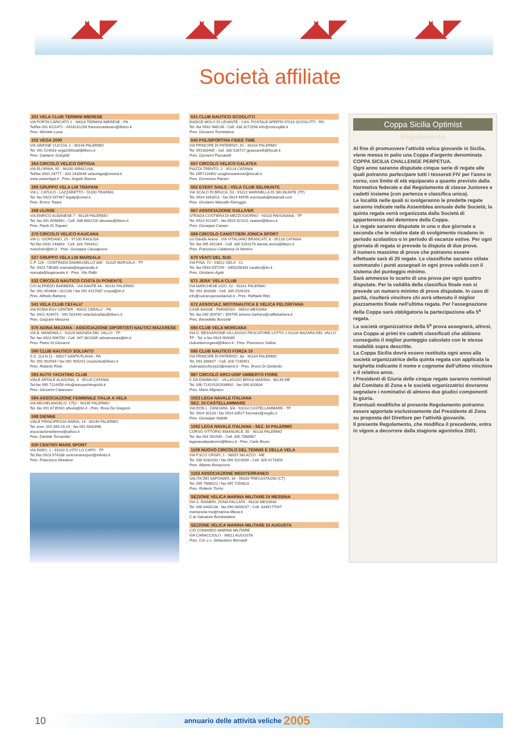◢◣◤ ◢◣◤ ◢◣◤ ◢◣◤
Società affiliate
201 VELA CLUB TERMINI IMERESE
VIA PORTA CARICATO 2 - 90018 TERMINI IMERESE - PA
Tel/fax 091 8111471 - 0918141258 francescadasaro@libero.it
Pres. Michele Lucia
202 VEGA 2000
VIA SIMONE CUCCIA, 1 - 90144 PALERMO
Tel. 091 524033 vega2000sail@libero.it
Pres. Gaetano Scarglali
264 CIRCOLO VELICO ORTIGIA
VIA ELORINA, 95 - 96100 SIRACUSA
Tel/fax 0931 24777 - 333 2430046 velaortigia@inwind.it
www.velaortigia.it - Pres. Angelo Bianca
266 GRUPPO VELA LNI TRAPANI
VIA L. CATULO - LAZZARETTO - 91100 TRAPANI
Tel.-fax 0923 547467 legatp@cinet.it
Pres. Enrico Totaro
268 ULISSE
VIA ENRICO ALBANESE 7 - 90139 PALERMO
Tel.-fax 091 6090861 - Cell. 338 6662116 ulisseas@libero.it
Pres. Paolo Di Trapani
270 CIRCOLO VELICO KAUCANA
VIA U. GIORDANO, 25 - 97100 RAGUSA
Tel./fax 0932 248843 - Cell. 328 7043412
nurechem@tin.it - Pres. Giuseppe Causapruno
527 GRUPPO VELA LNI MARSALA
C.P. 126 - CONTRADA DAMMUSELLO 800 - 91025 MARSALA - TP
Tel. 0923 736380 marsala@leganavale.it
marsala@leganavale.it - Pres. Vito Rallo
532 CIRCOLO NAUTICO COSTA DI PONENTE
C/O ALFREDO BARBERA - VIA DANTE 44 - 90141 PALERMO
Tel. 091 453488 / 322136 / fax 091 6117087 cncpa@tin.it
Pres. Alfredo Barbera
541 VELA CLUB CEFALU'
VIA ROMA EGV CENTER - 90015 CEFALU' - PA
Tel. 0921 424675 - 091 581940 velaclubcefalu@libero.it
Pres. Gaspare Messina
570 ADINA MAZARA - ASSOCIAZIONE DIPORTISTI NAUTICI MAZARESE
VIA B. MANDINA 2 - 91026 MAZARA DEL VALLO - TP
Tel.-fax 0923 906700 - Cell. 347 3811805 adinamazara@tin.it
Pres. Pietro Di Giovanni
590 CLUB NAUTICO SOLUNTO
S.S. 113 N.11 - 90017 SANTA FLAVIA - PA
Tel. 091 902564 / fax 091 905201 cnsolunto@libero.it
Pres. Roberto Riolo
593 AUTO YACHTING CLUB
VIALE ARTALE ALAGONA, 4 - 95126 CATANIA
Tel-fax 095 7124458 info@autoyachtingclub.it
Pres. Giovanni Catanzaro
594 ASSOCIAZIONE FEMMINILE ITALIA A VELA
VIA MICHELANGELO, 1752 - 90145 PALERMO
Tel.-fax 091 6735941 afivela@tin.it - Pres. Rosa De Gregorio
598 DIENNE
VIALE PRINCIPESSA MARIA, 14 - 90149 PALERMO
Tel. pres. 091 684.16.24 - fax 091 6842698
associazionedienne@yahoo.it
Pres. Daniele Tornambè
630 CENTRO MARE SPORT
VIA FARO, 1 - 91010 S.VITO LO CAPO - TP
Tel./fax 0923 974288 centromaresport@infinito.it
Pres. Francesco Muratore
631 CLUB NAUTICO SCOGLITTI
RADICE MOLO DI LEVANTE - CAS. POSTALE APERTA 97010 SCOGLITTI - RG
Tel.-fax 0932 966136 - Cell. 338 3271598 info@cnscoglitti.it
Pres. Giovanni Trombatura
640 POLISPORTIVA FIDES TIME
VIA PRINCIPE DI PATERNO', 91 - 90144 PALERMO
Tel. 091303485 - cell. 330 528717 gpassarelli@fiscali.it
Pres. Giovanni Passarelli
657 CIRCOLO VELICO GALATEA
PIAZZA TRENTO, 2 - 95124 CATANIA
Tel. 0957116902 scaglioneantonio@tiscali.it
Pres. Domenico Raineri
662 EVENT SAILS - VELA CLUB SELINUNTE
VIA SCALO DI BRUCA, 53 - 91022 MARINELLA DI SELINUNTE (TP)
Tel. 0924 3343511 - fax 0924 44595 eventsails@katamail.com
Pres. Girolamo Marcello Farruggio
667 ASSOCIAZIONE GULLIVER
STRADA COSTIERA DI MEZZOGIORNO - 91023 FAVIGNANA - TP
Tel. 0923 921487 - fax 0923 921011 seataxi@libero.it
Pres. Giuseppe Campo
669 CIRCOLO CANOTTIERI JONICA SPORT
c/o Davide Arena - VIA VITALIANO BRANCATI, 8 - 95128 CATANIA
Tel.-fax 095 491364 - Cell. 335 5263178 davide.arena@libero.it
Pres. Francesco Calabrese Di Martino
670 VENTI DEL SUD
VIA PISA, 72 - 93012 GELA - CL
Tel.-fax 0933 937299 - 3356258343 carafon@tin.it
Pres. Girolamo Agati
671 JERA' VELA CLUB
VIA MARCHESE UGO, 52 - 90141 PALERMO
Tel. 091 303338 - Cell. 339 2526193
info@vulcanojeravelaclub.it - Pres. Raffaele Ritci
672 ASSOCIAZ. MOTONAUTICA E VELICA PELORITANA
CASE BASSE - PARADISO - 98010 MESSINA
Tel.-fax 090 359787 / 359795 antonio.barbera@caffebarbera.it
Pres. Benedetto Bonzetti
694 CLUB VELA MORGANA
VIA G. BESSARIONE-VILLAGGIO PESCATORE-LOTTO 1 91026 MAZARA DEL VALLO - TP - Tel. e fax 0923 909385
clubvelamorgana@libero.it - Pres. Francesco Safina
695 CLUB NAUTICO FORZA 10
VIA PRINCIPE DI PATERNO', 88 - 90144 PALERMO
Tel. 091 306407 - Cell. 328 7146951
clubnauticoforza10@inwind.it - Pres. Bruno Di Gerlando
987 CIRCOLO ARCI-UISP UMBERTO FIORE
C.DA DAMMUSO - VILLAGGIO BRIGA MARINA - 98139 ME
Tel. 090 7141910/2934942 - fax 090 810834
Pres. Mario Migneco
1023 LEGA NAVALE ITALIANA
SEZ. DI CASTELLAMMARE
VIA DON L. ZANGARA, 3/A - 91014 CASTELLAMMARE - TP
Tel. 0924 30133 / fax 0924.33527 lnicmare@virgilio.it
Pres. Giuseppe Stabile
1062 LEGA NAVALE ITALIANA - SEZ. DI PALERMO
CORSO VITTORIO EMANUELE, 85 - 90133 PALERMO
Tel.-fax 091 581940 - Cell. 335.7088987
leganavalepalermo@libero.it - Pres. Carlo Bruno
1109 NUOVO CIRCOLO DEL TENNIS E DELLA VELA
VIA F.SCO CRISPI, 1 - 98057 MILAZZO - ME
Tel. 090 9282033 / fax 090 9223939 - Cell. 328 4173303
Pres. Alberto Bonaccorsi
1163 ASSOCIAZIONE MEDITERRANEO
SALITA DEI SAPONARI, 34 - 95039 TRECASTAGNI (CT)
Tel. 095 7806522 / fax 095 7259823
Pres. Roberto Torrisi
SEZIONE VELICA MARINA MILITARE DI MESSINA
VIA S. RAINERI, ZONA FALCATA - 98100 MESSINA
Tel. 090 6400238 - fax 090 6400237 - Cell. 3339177047
marisevela.me@marina.difesa.it
C.te Salvatore Bombardiere
SEZIONE VELICA MARINA MILITARE DI AUGUSTA
C/O COMANDO MARINA MILITARE
VIA CARACCIOLO - 96011 AUGUSTA
Pres. Col. c.v. Sebastiano Bernardi
Coppa Sicilia Optimist
Regolamento
Al fine di promuovere l'attività velica giovanile in Sicilia, viene messa in palio una Coppa d'argento denominata COPPA SICILIA CHALLENGE PERPETUA.
Ogni anno saranno disputate cinque serie di regate alle quali potranno partecipare tutti i tesserati FIV per l'anno in corso, con limite di età equiparato a quanto previsto dalla Normativa federale e dal Regolamento di classe Juniores e cadetti insieme (con partenza e classifica unica).
Le località nelle quali si svolgeranno le predette regate saranno indicate nella Assemblea annuale delle Società; la quinta regata verrà organizzata dalla Società di appartenenza del detentore della Coppa.
Le regate saranno disputate in una o due giornate a seconda che le relative date di svolgimento ricadano in periodo scolastico o in periodo di vacanze estive. Per ogni giornata di regata si prevede la disputa di due prove.
Il numero massimo di prove che potranno essere effettuate sarà di 20 regate. Le classifiche saranno stilate sommando i punti assegnati in ogni prova valida con il sistema del punteggio minimo.
Sarà ammesso lo scarto di una prova per ogni quattro disputate. Per la validità della classifica finale non si prevede un numero minimo di prove disputate. In caso di parità, risulterà vincitore chi avrà ottenuto il miglior piazzamento finale nell'ultima regata. Per l'assegnazione della Coppa sarà obbligatoria la partecipazione alla 5<sup>a</sup> regata.
La società organizzatrice della 5<sup>a</sup> prova assegnerà, altresì, una Coppa ai primi tre cadetti classificati che abbiano conseguito il miglior punteggio calcolato con le stesse modalità sopra descritte.
La Coppa Sicilia dovrà essere restituita ogni anno alla società organizzatrice della quinta regata con applicata la targhetta indicante il nome e cognome dell'ultimo vincitore e il relativo anno.
I Presidenti di Giuria delle cinque regate saranno nominati dal Comitato di Zona e le società organizzatrici dovranno segnalare i nominativi di almeno due giudici componenti la giuria.
Eventuali modifiche al presente Regolamento potranno essere apportate esclusivamente dal Presidente di Zona su proposta del Direttore per l'attività giovanile.
Il presente Regolamento, che modifica il precedente, entra in vigore a decorrere dalla stagione agonistica 2001.
10 annuario delle attività veliche 2005